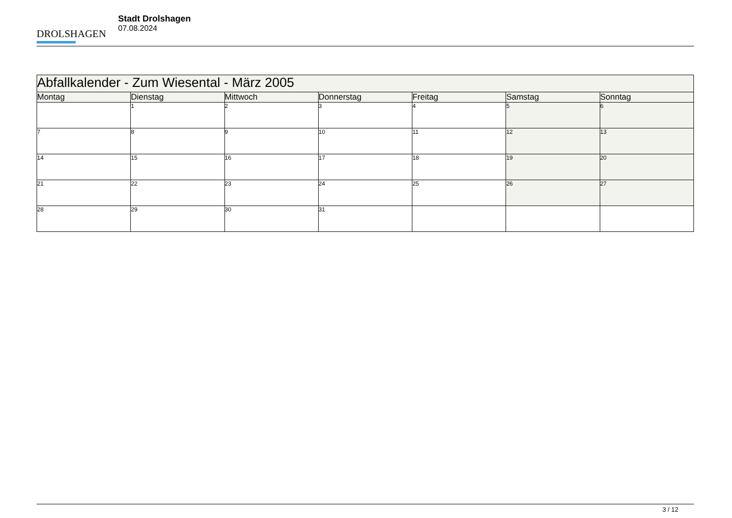DROLSHAGEN
Stadt Drolshagen
07.08.2024
| Abfallkalender - Zum Wiesental - März 2005 | | | | | | |
| Montag | Dienstag | Mittwoch | Donnerstag | Freitag | Samstag | Sonntag |
| | 1 | 2 | 3 | 4 | 5 | 6 |
| 7 | 8 | 9 | 10 | 11 | 12 | 13 |
| 14 | 15 | 16 | 17 | 18 | 19 | 20 |
| 21 | 22 | 23 | 24 | 25 | 26 | 27 |
| 28 | 29 | 30 | 31 | | | |
3 / 12